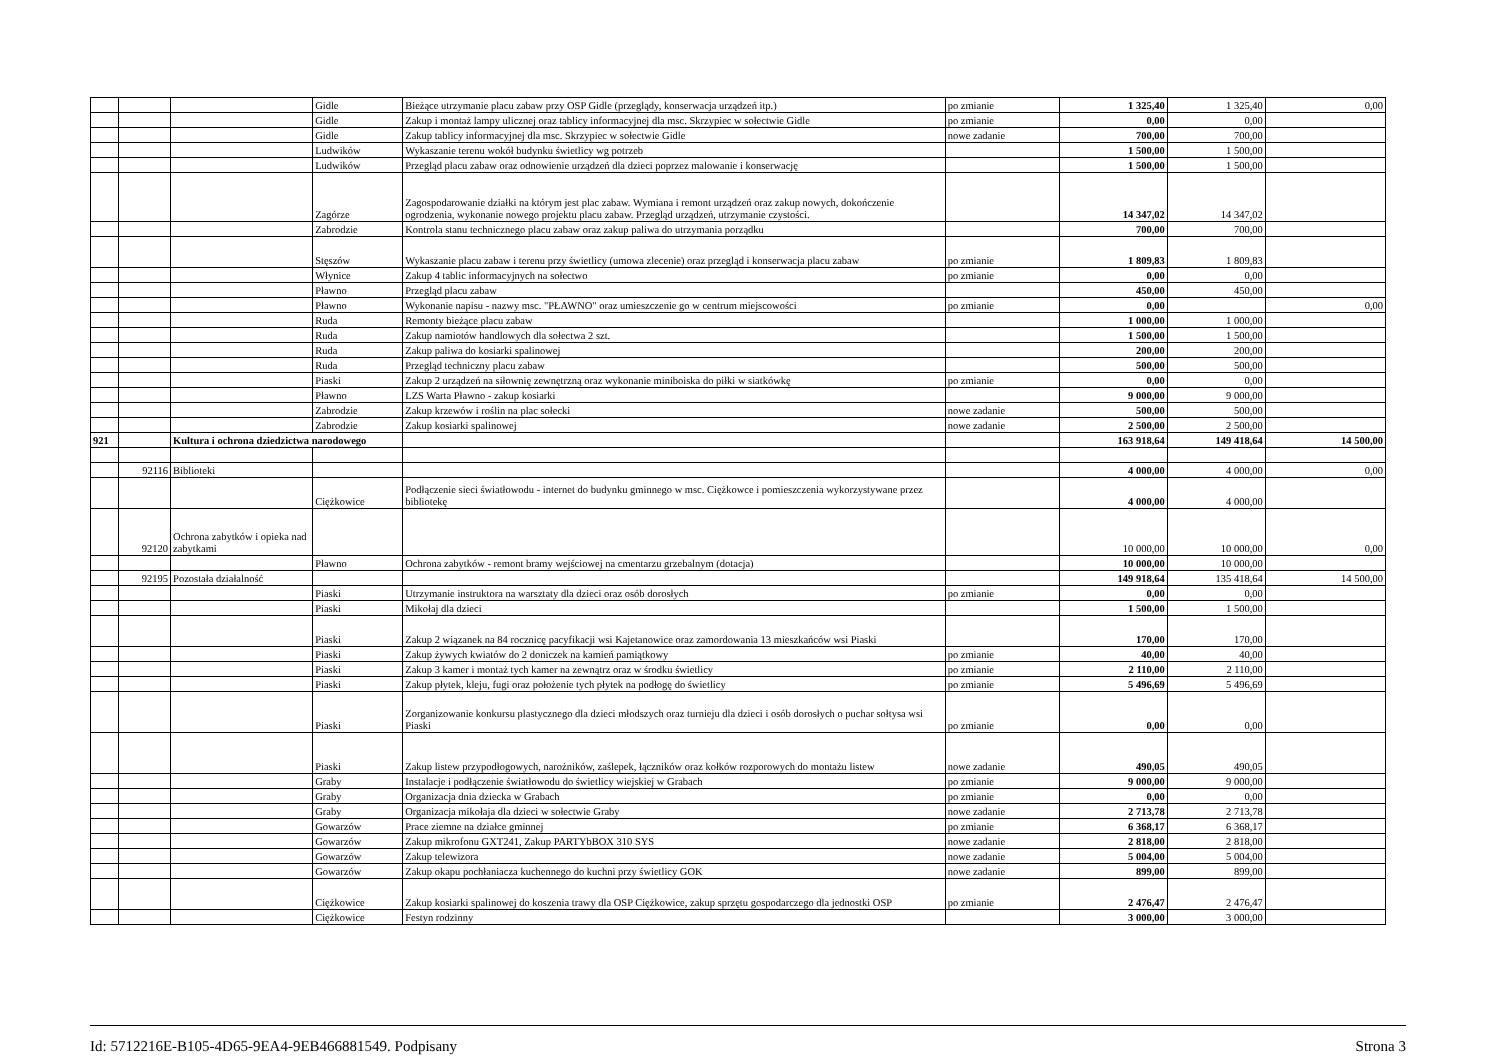| | | | Gidle | Bieżące utrzymanie placu zabaw przy OSP Gidle (przeglądy, konserwacja urządzeń itp.) | po zmianie | 1 325,40 | 1 325,40 | 0,00 |
| | | | Gidle | Zakup i montaż lampy ulicznej oraz tablicy informacyjnej dla msc. Skrzypiec w sołectwie Gidle | po zmianie | 0,00 | 0,00 | |
| | | | Gidle | Zakup tablicy informacyjnej dla msc. Skrzypiec w sołectwie Gidle | nowe zadanie | 700,00 | 700,00 | |
| | | | Ludwików | Wykaszanie terenu wokół budynku świetlicy wg potrzeb | | 1 500,00 | 1 500,00 | |
| | | | Ludwików | Przegląd placu zabaw oraz odnowienie urządzeń dla dzieci poprzez malowanie i konserwację | | 1 500,00 | 1 500,00 | |
| | | | Zagórze | Zagospodarowanie działki na którym jest plac zabaw. Wymiana i remont urządzeń oraz zakup nowych, dokończenie ogrodzenia, wykonanie nowego projektu placu zabaw. Przegląd urządzeń, utrzymanie czystości. | | 14 347,02 | 14 347,02 | |
| | | | Zabrodzie | Kontrola stanu technicznego placu zabaw oraz zakup paliwa do utrzymania porządku | | 700,00 | 700,00 | |
| | | | Stęszów | Wykaszanie placu zabaw i terenu przy świetlicy (umowa zlecenie) oraz przegląd i konserwacja placu zabaw | po zmianie | 1 809,83 | 1 809,83 | |
| | | | Włynice | Zakup 4 tablic informacyjnych na sołectwo | po zmianie | 0,00 | 0,00 | |
| | | | Pławno | Przegląd placu zabaw | | 450,00 | 450,00 | |
| | | | Pławno | Wykonanie napisu - nazwy msc. "PŁAWNO" oraz umieszczenie go w centrum miejscowości | po zmianie | 0,00 | | 0,00 |
| | | | Ruda | Remonty bieżące placu zabaw | | 1 000,00 | 1 000,00 | |
| | | | Ruda | Zakup namiotów handlowych dla sołectwa 2 szt. | | 1 500,00 | 1 500,00 | |
| | | | Ruda | Zakup paliwa do kosiarki spalinowej | | 200,00 | 200,00 | |
| | | | Ruda | Przegląd techniczny placu zabaw | | 500,00 | 500,00 | |
| | | | Piaski | Zakup 2 urządzeń na siłownię zewnętrzną oraz wykonanie miniboiska do piłki w siatkówkę | po zmianie | 0,00 | 0,00 | |
| | | | Pławno | LZS Warta Pławno - zakup kosiarki | | 9 000,00 | 9 000,00 | |
| | | | Zabrodzie | Zakup krzewów i roślin na plac sołecki | nowe zadanie | 500,00 | 500,00 | |
| | | | Zabrodzie | Zakup kosiarki spalinowej | nowe zadanie | 2 500,00 | 2 500,00 | |
| 921 | | Kultura i ochrona dziedzictwa narodowego | | | | 163 918,64 | 149 418,64 | 14 500,00 |
| | 92116 | Biblioteki | | | | 4 000,00 | 4 000,00 | 0,00 |
| | | | Ciężkowice | Podłączenie sieci światłowodu - internet do budynku gminnego w msc. Ciężkowce i pomieszczenia wykorzystywane przez bibliotekę | | 4 000,00 | 4 000,00 | |
| | 92120 | Ochrona zabytków i opieka nad zabytkami | | | | 10 000,00 | 10 000,00 | 0,00 |
| | | | Pławno | Ochrona zabytków - remont bramy wejściowej na cmentarzu grzebalnym (dotacja) | | 10 000,00 | 10 000,00 | |
| | 92195 | Pozostała działalność | | | | 149 918,64 | 135 418,64 | 14 500,00 |
| | | | Piaski | Utrzymanie instruktora na warsztaty dla dzieci oraz osób dorosłych | po zmianie | 0,00 | 0,00 | |
| | | | Piaski | Mikołaj dla dzieci | | 1 500,00 | 1 500,00 | |
| | | | Piaski | Zakup 2 wiązanek na 84 rocznicę pacyfikacji wsi Kajetanowice oraz zamordowania 13 mieszkańców wsi Piaski | | 170,00 | 170,00 | |
| | | | Piaski | Zakup żywych kwiatów do 2 doniczek na kamień pamiątkowy | po zmianie | 40,00 | 40,00 | |
| | | | Piaski | Zakup 3 kamer i montaż tych kamer na zewnątrz oraz w środku świetlicy | po zmianie | 2 110,00 | 2 110,00 | |
| | | | Piaski | Zakup płytek, kleju, fugi oraz położenie tych płytek na podłogę do świetlicy | po zmianie | 5 496,69 | 5 496,69 | |
| | | | Piaski | Zorganizowanie konkursu plastycznego dla dzieci młodszych oraz turnieju dla dzieci i osób dorosłych o puchar sołtysa wsi Piaski | po zmianie | 0,00 | 0,00 | |
| | | | Piaski | Zakup listew przypodłogowych, narożników, zaślepek, łączników oraz kołków rozporowych do montażu listew | nowe zadanie | 490,05 | 490,05 | |
| | | | Graby | Instalacje i podłączenie światłowodu do świetlicy wiejskiej w Grabach | po zmianie | 9 000,00 | 9 000,00 | |
| | | | Graby | Organizacja dnia dziecka w Grabach | po zmianie | 0,00 | 0,00 | |
| | | | Graby | Organizacja mikołaja dla dzieci w sołectwie Graby | nowe zadanie | 2 713,78 | 2 713,78 | |
| | | | Gowarzów | Prace ziemne na działce gminnej | po zmianie | 6 368,17 | 6 368,17 | |
| | | | Gowarzów | Zakup mikrofonu GXT241, Zakup PARTYbBOX 310 SYS | nowe zadanie | 2 818,00 | 2 818,00 | |
| | | | Gowarzów | Zakup telewizora | nowe zadanie | 5 004,00 | 5 004,00 | |
| | | | Gowarzów | Zakup okapu pochłaniacza kuchennego do kuchni przy świetlicy GOK | nowe zadanie | 899,00 | 899,00 | |
| | | | Ciężkowice | Zakup kosiarki spalinowej do koszenia trawy dla OSP Ciężkowice, zakup sprzętu gospodarczego dla jednostki OSP | po zmianie | 2 476,47 | 2 476,47 | |
| | | | Ciężkowice | Festyn rodzinny | | 3 000,00 | 3 000,00 | |
Id: 5712216E-B105-4D65-9EA4-9EB466881549. Podpisany Strona 3